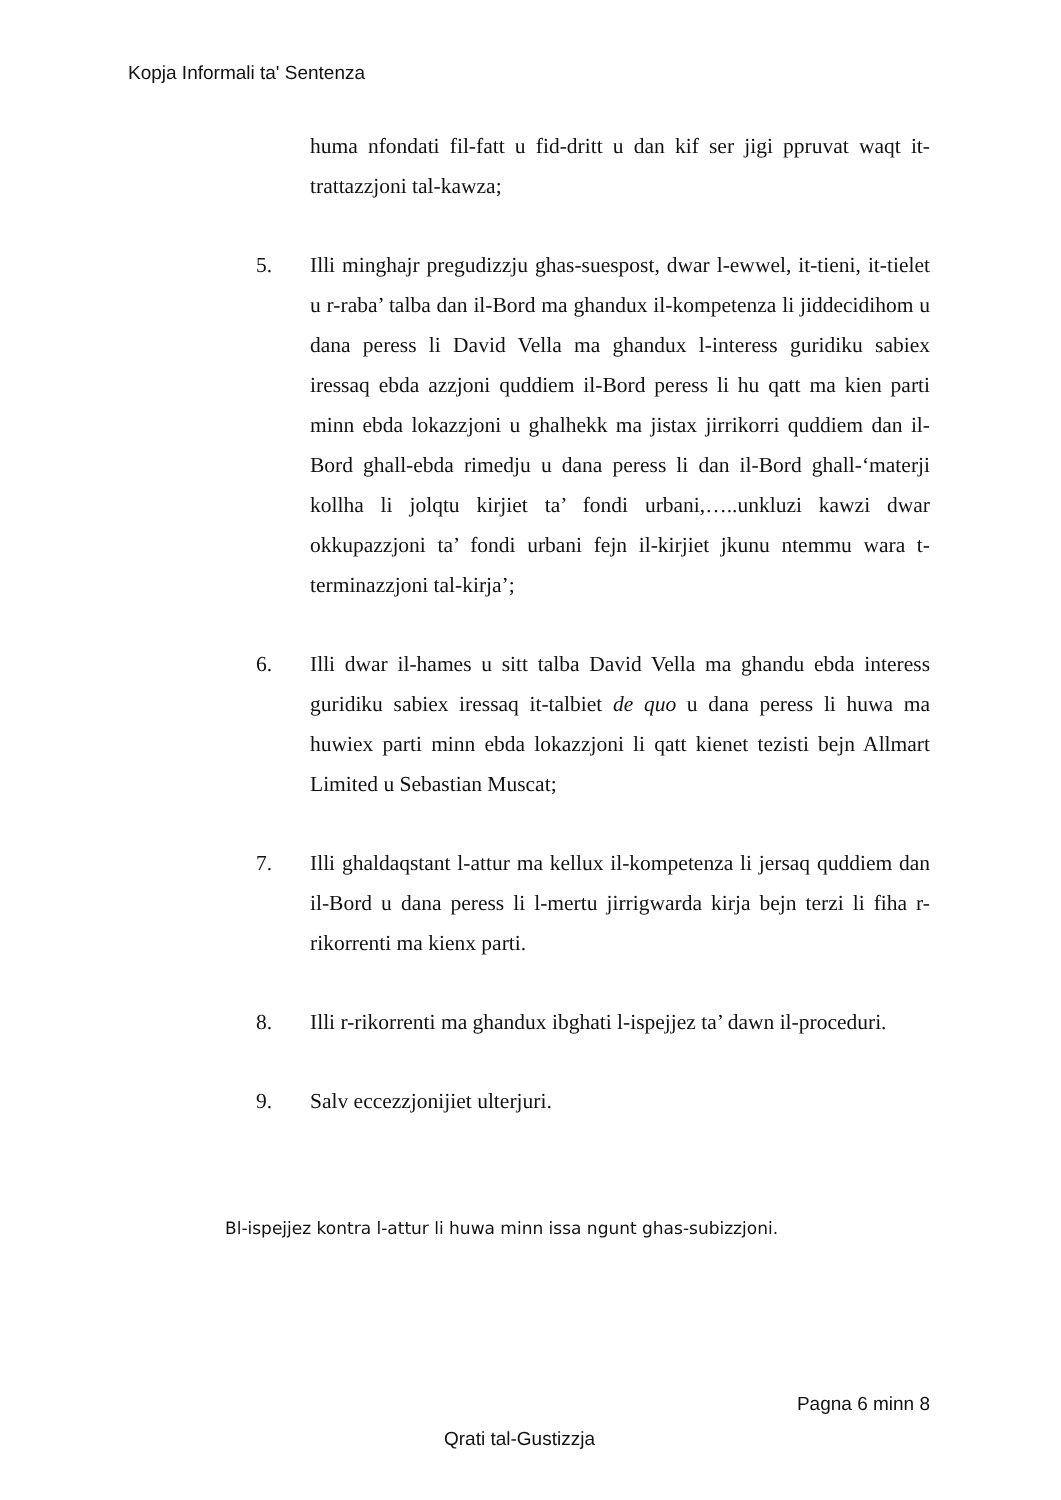Kopja Informali ta' Sentenza
huma nfondati fil-fatt u fid-dritt u dan kif ser jigi ppruvat waqt it-trattazzjoni tal-kawza;
5. Illi minghajr pregudizzju ghas-suespost, dwar l-ewwel, it-tieni, it-tielet u r-raba’ talba dan il-Bord ma ghandux il-kompetenza li jiddecidihom u dana peress li David Vella ma ghandux l-interess guridiku sabiex iressaq ebda azzjoni quddiem il-Bord peress li hu qatt ma kien parti minn ebda lokazzjoni u ghalhekk ma jistax jirrikorri quddiem dan il-Bord ghall-ebda rimedju u dana peress li dan il-Bord ghall-‘materji kollha li jolqtu kirjiet ta’ fondi urbani,…..unkluzi kawzi dwar okkupazzjoni ta’ fondi urbani fejn il-kirjiet jkunu ntemmu wara t-terminazzjoni tal-kirja’;
6. Illi dwar il-hames u sitt talba David Vella ma ghandu ebda interess guridiku sabiex iressaq it-talbiet de quo u dana peress li huwa ma huwiex parti minn ebda lokazzjoni li qatt kienet tezisti bejn Allmart Limited u Sebastian Muscat;
7. Illi ghaldaqstant l-attur ma kellux il-kompetenza li jersaq quddiem dan il-Bord u dana peress li l-mertu jirrigwarda kirja bejn terzi li fiha r-rikorrenti ma kienx parti.
8. Illi r-rikorrenti ma ghandux ibghati l-ispejjez ta’ dawn il-proceduri.
9. Salv eccezzjonijiet ulterjuri.
Bl-ispejjez kontra l-attur li huwa minn issa ngunt ghas-subizzjoni.
Pagna 6 minn 8
Qrati tal-Gustizzja